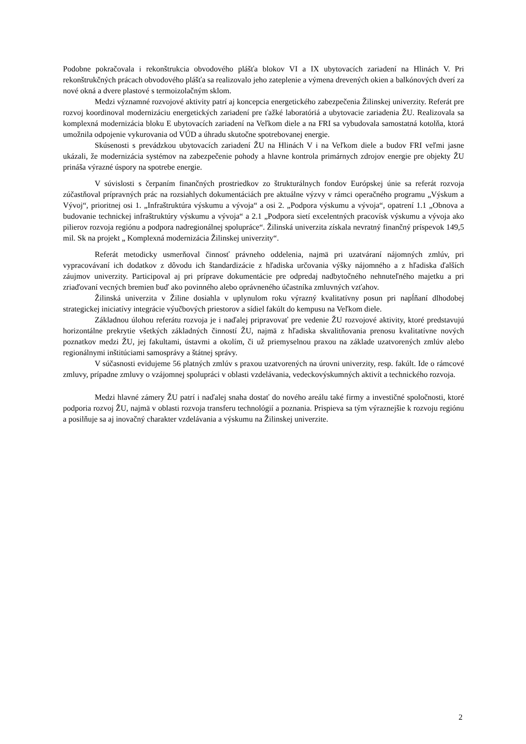Podobne pokračovala i rekonštrukcia obvodového plášťa blokov VI a IX ubytovacích zariadení na Hlinách V. Pri rekonštrukčných prácach obvodového plášťa sa realizovalo jeho zateplenie a výmena drevených okien a balkónových dverí za nové okná a dvere plastové s termoizolačným sklom.
Medzi významné rozvojové aktivity patrí aj koncepcia energetického zabezpečenia Žilinskej univerzity. Referát pre rozvoj koordinoval modernizáciu energetických zariadení pre ťažké laboratóriá a ubytovacie zariadenia ŽU. Realizovala sa komplexná modernizácia bloku E ubytovacích zariadení na Veľkom diele a na FRI sa vybudovala samostatná kotolňa, ktorá umožnila odpojenie vykurovania od VÚD a úhradu skutočne spotrebovanej energie.
Skúsenosti s prevádzkou ubytovacích zariadení ŽU na Hlinách V i na Veľkom diele a budov FRI veľmi jasne ukázali, že modernizácia systémov na zabezpečenie pohody a hlavne kontrola primárnych zdrojov energie pre objekty ŽU prináša výrazné úspory na spotrebe energie.
V súvislosti s čerpaním finančných prostriedkov zo štrukturálnych fondov Európskej únie sa referát rozvoja zúčastňoval prípravných prác na rozsiahlych dokumentáciách pre aktuálne výzvy v rámci operačného programu „Výskum a Vývoj“, prioritnej osi 1. „Infraštruktúra výskumu a vývoja“ a osi 2. „Podpora výskumu a vývoja“, opatrení 1.1 „Obnova a budovanie technickej infraštruktúry výskumu a vývoja“ a 2.1 „Podpora sietí excelentných pracovísk výskumu a vývoja ako pilierov rozvoja regiónu a podpora nadregionálnej spolupráce“. Žilinská univerzita získala nevratný finančný príspevok 149,5 mil. Sk na projekt „ Komplexná modernizácia Žilinskej univerzity“.
Referát metodicky usmerňoval činnosť právneho oddelenia, najmä pri uzatváraní nájomných zmlúv, pri vypracovávaní ich dodatkov z dôvodu ich štandardizácie z hľadiska určovania výšky nájomného a z hľadiska ďalších záujmov univerzity. Participoval aj pri príprave dokumentácie pre odpredaj nadbytočného nehnuteľného majetku a pri zriaďovaní vecných bremien buď ako povinného alebo oprávneného účastníka zmluvných vzťahov.
Žilinská univerzita v Žiline dosiahla v uplynulom roku výrazný kvalitatívny posun pri napĺňaní dlhodobej strategickej iniciatívy integrácie výučbových priestorov a sídiel fakúlt do kempusu na Veľkom diele.
Základnou úlohou referátu rozvoja je i naďalej pripravovať pre vedenie ŽU rozvojové aktivity, ktoré predstavujú horizontálne prekrytie všetkých základných činností ŽU, najmä z hľadiska skvalitňovania prenosu kvalitatívne nových poznatkov medzi ŽU, jej fakultami, ústavmi a okolím, či už priemyselnou praxou na základe uzatvorených zmlúv alebo regionálnymi inštitúciami samosprávy a štátnej správy.
V súčasnosti evidujeme 56 platných zmlúv s praxou uzatvorených na úrovni univerzity, resp. fakúlt. Ide o rámcové zmluvy, prípadne zmluvy o vzájomnej spolupráci v oblasti vzdelávania, vedeckovýskumných aktivít a technického rozvoja.
Medzi hlavné zámery ŽU patrí i naďalej snaha dostať do nového areálu také firmy a investičné spoločnosti, ktoré podporia rozvoj ŽU, najmä v oblasti rozvoja transferu technológií a poznania. Prispieva sa tým výraznejšie k rozvoju regiónu a posilňuje sa aj inovačný charakter vzdelávania a výskumu na Žilinskej univerzite.
2